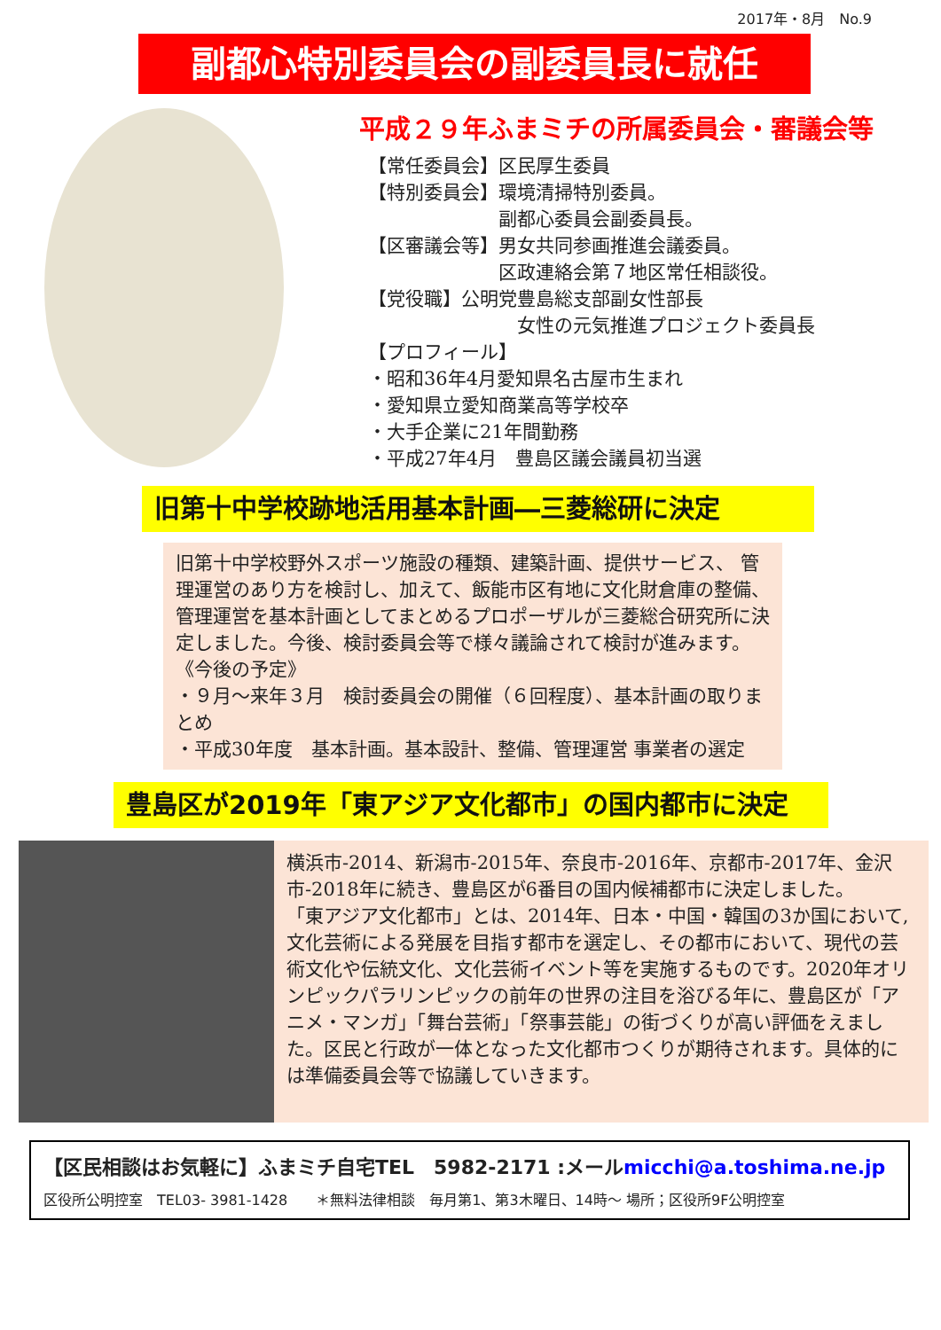2017年・8月　No.9
副都心特別委員会の副委員長に就任
平成２９年ふまミチの所属委員会・審議会等
【常任委員会】区民厚生委員
【特別委員会】環境清掃特別委員。
　　　　　　　副都心委員会副委員長。
【区審議会等】男女共同参画推進会議委員。
　　　　　　　区政連絡会第７地区常任相談役。
【党役職】公明党豊島総支部副女性部長
　　　　　　　　女性の元気推進プロジェクト委員長
【プロフィール】
・昭和36年4月愛知県名古屋市生まれ
・愛知県立愛知商業高等学校卒
・大手企業に21年間勤務
・平成27年4月　豊島区議会議員初当選
旧第十中学校跡地活用基本計画―三菱総研に決定
旧第十中学校野外スポーツ施設の種類、建築計画、提供サービス、 管理運営のあり方を検討し、加えて、飯能市区有地に文化財倉庫の整備、管理運営を基本計画としてまとめるプロポーザルが三菱総合研究所に決定しました。今後、検討委員会等で様々議論されて検討が進みます。
《今後の予定》
・９月～来年３月　検討委員会の開催（６回程度）、基本計画の取りまとめ
・平成30年度　基本計画。基本設計、整備、管理運営 事業者の選定
豊島区が2019年「東アジア文化都市」の国内都市に決定
横浜市-2014、新潟市-2015年、奈良市-2016年、京都市-2017年、金沢市-2018年に続き、豊島区が6番目の国内候補都市に決定しました。
「東アジア文化都市」とは、2014年、日本・中国・韓国の3か国において,文化芸術による発展を目指す都市を選定し、その都市において、現代の芸術文化や伝統文化、文化芸術イベント等を実施するものです。2020年オリンピックパラリンピックの前年の世界の注目を浴びる年に、豊島区が「アニメ・マンガ」「舞台芸術」「祭事芸能」の街づくりが高い評価をえました。区民と行政が一体となった文化都市つくりが期待されます。具体的には準備委員会等で協議していきます。
【区民相談はお気軽に】ふまミチ自宅TEL　5982-2171 :メールmicchi@a.toshima.ne.jp
区役所公明控室　TEL03- 3981-1428　　＊無料法律相談　毎月第1、第3木曜日、14時～ 場所；区役所9F公明控室